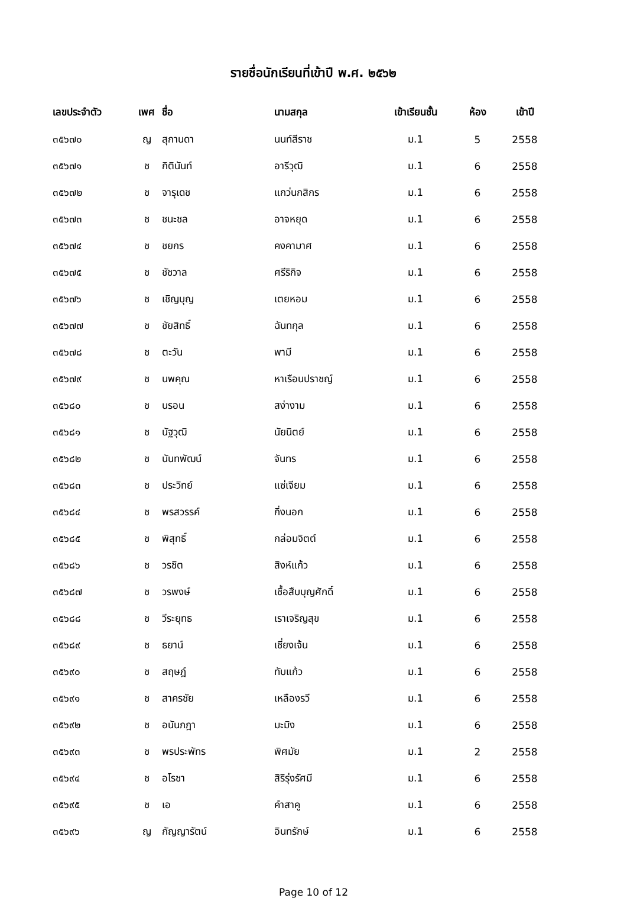รายชื่อนักเรียนที่เข้าปี พ.ศ. ๒๕๖๒
| เลขประจำตัว | เพศ | ชื่อ | นามสกุล | เข้าเรียนชั้น | ห้อง | เข้าปี |
| --- | --- | --- | --- | --- | --- | --- |
| ๓๕๖๗๐ | ญ | สุกานดา | นนท์สีราช | ม.1 | 5 | 2558 |
| ๓๕๖๗๑ | ช | กิตินันท์ | อารีวุฒิ | ม.1 | 6 | 2558 |
| ๓๕๖๗๒ | ช | จารุเดช | แกว่นกสิกร | ม.1 | 6 | 2558 |
| ๓๕๖๗๓ | ช | ชนะชล | อาจหยุด | ม.1 | 6 | 2558 |
| ๓๕๖๗๔ | ช | ชยกร | คงคามาศ | ม.1 | 6 | 2558 |
| ๓๕๖๗๕ | ช | ชัชวาล | ศรีริกิจ | ม.1 | 6 | 2558 |
| ๓๕๖๗๖ | ช | เชิญบุญ | เตยหอม | ม.1 | 6 | 2558 |
| ๓๕๖๗๗ | ช | ชัยสิทธิ์ | ฉันทกุล | ม.1 | 6 | 2558 |
| ๓๕๖๗๘ | ช | ตะวัน | พามี | ม.1 | 6 | 2558 |
| ๓๕๖๗๙ | ช | นพคุณ | หาเรือนปราชญ์ | ม.1 | 6 | 2558 |
| ๓๕๖๘๐ | ช | นรอน | สง่างาม | ม.1 | 6 | 2558 |
| ๓๕๖๘๑ | ช | นัฐวุฒิ | นัยนิตย์ | ม.1 | 6 | 2558 |
| ๓๕๖๘๒ | ช | นันทพัฒน์ | จันทร | ม.1 | 6 | 2558 |
| ๓๕๖๘๓ | ช | ประวิทย์ | แซ่เจียม | ม.1 | 6 | 2558 |
| ๓๕๖๘๔ | ช | พรสวรรค์ | กิ่งนอก | ม.1 | 6 | 2558 |
| ๓๕๖๘๕ | ช | พิสุทธิ์ | กล่อมจิตต์ | ม.1 | 6 | 2558 |
| ๓๕๖๘๖ | ช | วรชิต | สิงห์แก้ว | ม.1 | 6 | 2558 |
| ๓๕๖๘๗ | ช | วรพงษ์ | เชื้อสืบบุญศักดิ์ | ม.1 | 6 | 2558 |
| ๓๕๖๘๘ | ช | วีระยุทธ | เราเจริญสุข | ม.1 | 6 | 2558 |
| ๓๕๖๘๙ | ช | ธยาน์ | เชี่ยงเจ้น | ม.1 | 6 | 2558 |
| ๓๕๖๙๐ | ช | สฤษฎ์ | ทับแก้ว | ม.1 | 6 | 2558 |
| ๓๕๖๙๑ | ช | สาครชัย | เหลืองรวี | ม.1 | 6 | 2558 |
| ๓๕๖๙๒ | ช | อนันภฎา | มะมิง | ม.1 | 6 | 2558 |
| ๓๕๖๙๓ | ช | พรประพัทร | พิศมัย | ม.1 | 2 | 2558 |
| ๓๕๖๙๔ | ช | อโรชา | สิริรุ่งรัศมี | ม.1 | 6 | 2558 |
| ๓๕๖๙๕ | ช | เอ | คำสาคู | ม.1 | 6 | 2558 |
| ๓๕๖๙๖ | ญ | กัญญารัตน์ | อินทรักษ์ | ม.1 | 6 | 2558 |
Page 10 of 12